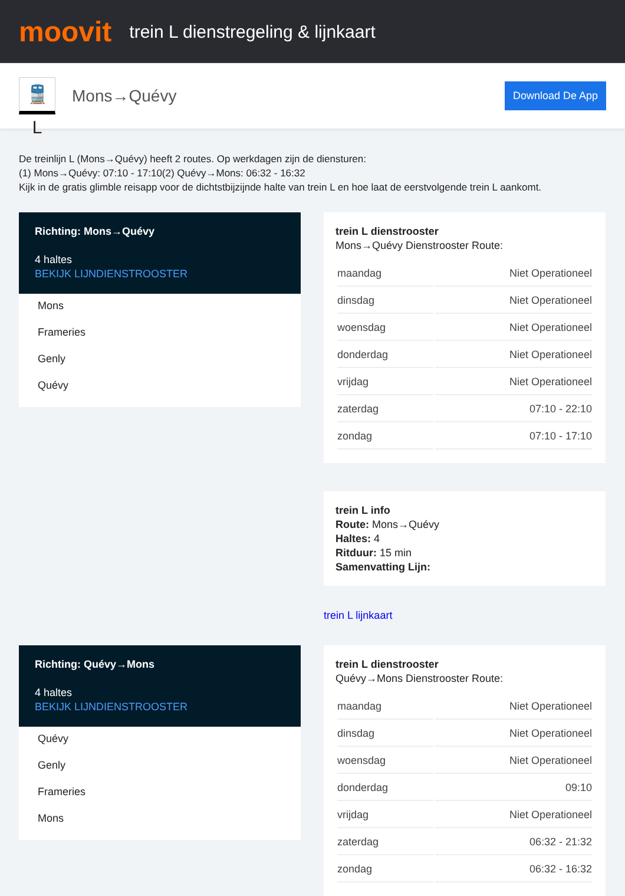moovit
trein L dienstregeling & lijnkaart
🚆 L
Mons→Quévy
Download De App
De treinlijn L (Mons→Quévy) heeft 2 routes. Op werkdagen zijn de diensturen:
(1) Mons→Quévy: 07:10 - 17:10(2) Quévy→Mons: 06:32 - 16:32
Kijk in de gratis glimble reisapp voor de dichtstbijzijnde halte van trein L en hoe laat de eerstvolgende trein L aankomt.
Richting: Mons→Quévy
4 haltes
BEKIJK LIJNDIENSTROOSTER
Mons
Frameries
Genly
Quévy
trein L dienstrooster
Mons→Quévy Dienstrooster Route:
| maandag | Niet Operationeel |
| dinsdag | Niet Operationeel |
| woensdag | Niet Operationeel |
| donderdag | Niet Operationeel |
| vrijdag | Niet Operationeel |
| zaterdag | 07:10 - 22:10 |
| zondag | 07:10 - 17:10 |
trein L info
Route: Mons→Quévy
Haltes: 4
Ritduur: 15 min
Samenvatting Lijn:
trein L lijnkaart
Richting: Quévy→Mons
4 haltes
BEKIJK LIJNDIENSTROOSTER
Quévy
Genly
Frameries
Mons
trein L dienstrooster
Quévy→Mons Dienstrooster Route:
| maandag | Niet Operationeel |
| dinsdag | Niet Operationeel |
| woensdag | Niet Operationeel |
| donderdag | 09:10 |
| vrijdag | Niet Operationeel |
| zaterdag | 06:32 - 21:32 |
| zondag | 06:32 - 16:32 |